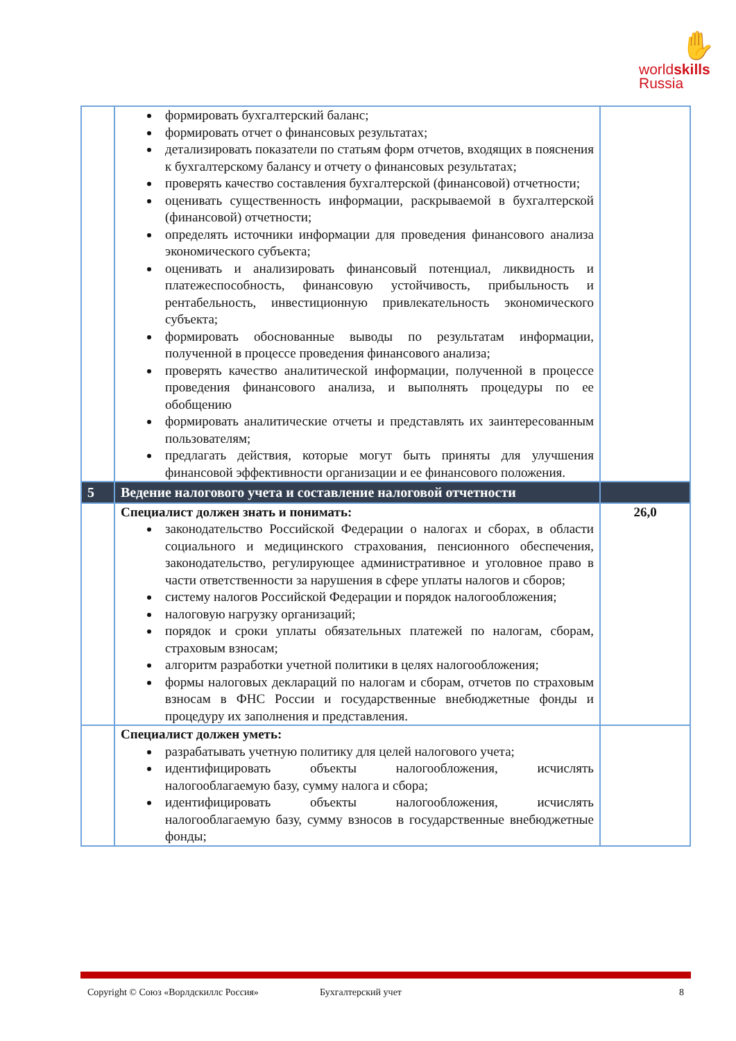✋
worldskills
Russia
| | формировать бухгалтерский баланс; формировать отчет о финансовых результатах; детализировать показатели по статьям форм отчетов, входящих в пояснения к бухгалтерскому балансу и отчету о финансовых результатах; проверять качество составления бухгалтерской (финансовой) отчетности; оценивать существенность информации, раскрываемой в бухгалтерской (финансовой) отчетности; определять источники информации для проведения финансового анализа экономического субъекта; оценивать и анализировать финансовый потенциал, ликвидность и платежеспособность, финансовую устойчивость, прибыльность и рентабельность, инвестиционную привлекательность экономического субъекта; формировать обоснованные выводы по результатам информации, полученной в процессе проведения финансового анализа; проверять качество аналитической информации, полученной в процессе проведения финансового анализа, и выполнять процедуры по ее обобщению формировать аналитические отчеты и представлять их заинтересованным пользователям; предлагать действия, которые могут быть приняты для улучшения финансовой эффективности организации и ее финансового положения. | |
| 5 | Ведение налогового учета и составление налоговой отчетности | |
| | Специалист должен знать и понимать: законодательство Российской Федерации о налогах и сборах, в области социального и медицинского страхования, пенсионного обеспечения, законодательство, регулирующее административное и уголовное право в части ответственности за нарушения в сфере уплаты налогов и сборов; систему налогов Российской Федерации и порядок налогообложения; налоговую нагрузку организаций; порядок и сроки уплаты обязательных платежей по налогам, сборам, страховым взносам; алгоритм разработки учетной политики в целях налогообложения; формы налоговых деклараций по налогам и сборам, отчетов по страховым взносам в ФНС России и государственные внебюджетные фонды и процедуру их заполнения и представления. | 26,0 |
| | Специалист должен уметь: разрабатывать учетную политику для целей налогового учета; идентифицировать объекты налогообложения, исчислять налогооблагаемую базу, сумму налога и сбора; идентифицировать объекты налогообложения, исчислять налогооблагаемую базу, сумму взносов в государственные внебюджетные фонды; | |
Copyright © Союз «Ворлдскиллс Россия» Бухгалтерский учет 8